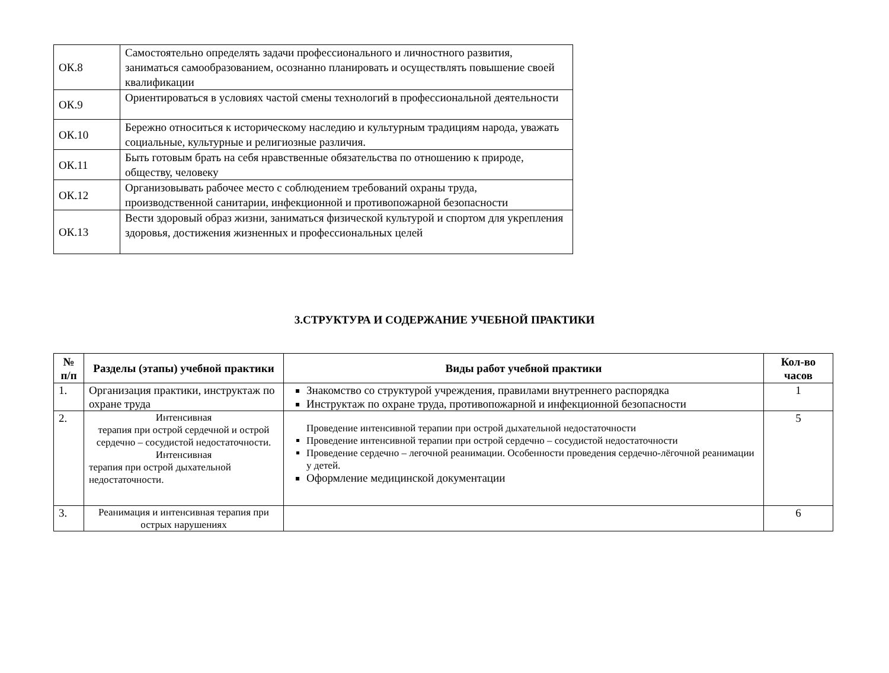| ОК.8 | Самостоятельно определять задачи профессионального и личностного развития, заниматься самообразованием, осознанно планировать и осуществлять повышение своей квалификации |
| ОК.9 | Ориентироваться в условиях частой смены технологий в профессиональной деятельности |
| ОК.10 | Бережно относиться к историческому наследию и культурным традициям народа, уважать социальные, культурные и религиозные различия. |
| ОК.11 | Быть готовым брать на себя нравственные обязательства по отношению к природе, обществу, человеку |
| ОК.12 | Организовывать рабочее место с соблюдением требований охраны труда, производственной санитарии, инфекционной и противопожарной безопасности |
| ОК.13 | Вести здоровый образ жизни, заниматься физической культурой и спортом для укрепления здоровья, достижения жизненных и профессиональных целей |
3.СТРУКТУРА И СОДЕРЖАНИЕ УЧЕБНОЙ ПРАКТИКИ
| № п/п | Разделы (этапы) учебной практики | Виды работ учебной практики | Кол-во часов |
| --- | --- | --- | --- |
| 1. | Организация практики, инструктаж по охране труда | Знакомство со структурой учреждения, правилами внутреннего распорядка Инструктаж по охране труда, противопожарной и инфекционной безопасности | 1 |
| 2. | Интенсивная терапия при острой сердечной и острой сердечно – сосудистой недостаточности. Интенсивная терапия при острой дыхательной недостаточности. | Проведение интенсивной терапии при острой дыхательной недостаточности Проведение интенсивной терапии при острой сердечно – сосудистой недостаточности Проведение сердечно – легочной реанимации. Особенности проведения сердечно-лёгочной реанимации у детей. Оформление медицинской документации | 5 |
| 3. | Реанимация и интенсивная терапия при острых нарушениях | | 6 |